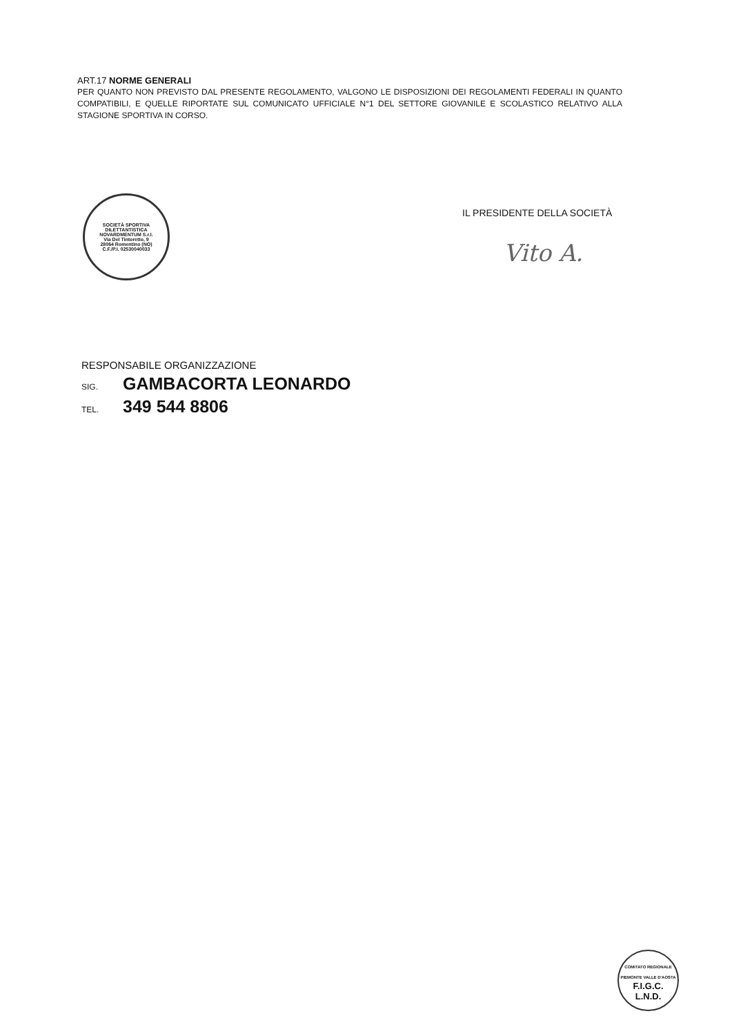ART.17 NORME GENERALI
PER QUANTO NON PREVISTO DAL PRESENTE REGOLAMENTO, VALGONO LE DISPOSIZIONI DEI REGOLAMENTI FEDERALI IN QUANTO COMPATIBILI, E QUELLE RIPORTATE SUL COMUNICATO UFFICIALE N°1 DEL SETTORE GIOVANILE E SCOLASTICO RELATIVO ALLA STAGIONE SPORTIVA IN CORSO.
SOCIETÀ SPORTIVA DILETTANTISTICA NOVARDMENTUM S.r.l.
Via Del Tintoretto, 9
28064 Romentino (NO)
C.F./P.I. 02530040033
IL PRESIDENTE DELLA SOCIETÀ
Vito A.
RESPONSABILE ORGANIZZAZIONE
SIG. GAMBACORTA LEONARDO
TEL. 349 544 8806
COMITATO REGIONALE PIEMONTE VALLE D'AOSTA
F.I.G.C.
L.N.D.